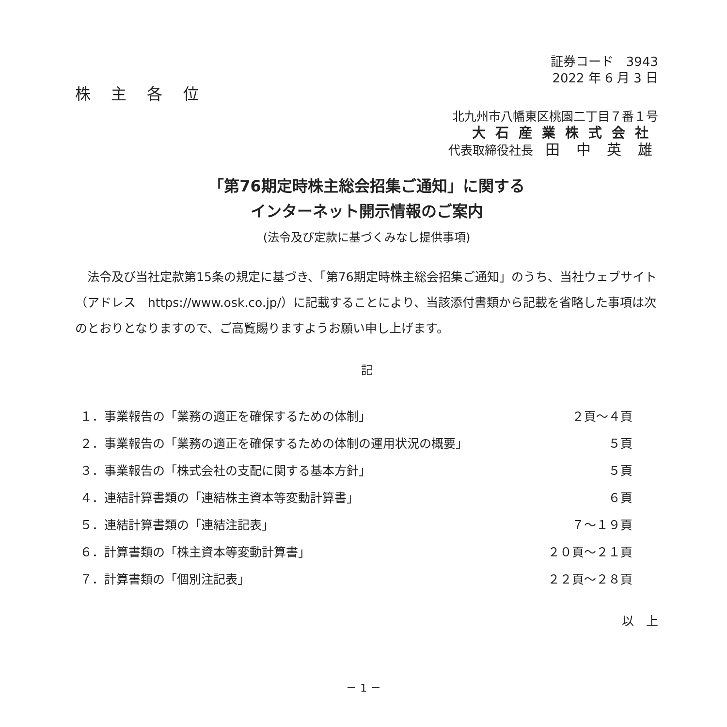証券コード　3943　
2022 年 6 月 3 日
株 主 各 位
北九州市八幡東区桃園二丁目７番１号
大石産業株式会社
代表取締役社長　田 中 英 雄
「第76期定時株主総会招集ご通知」に関する
インターネット開示情報のご案内
(法令及び定款に基づくみなし提供事項)
　法令及び当社定款第15条の規定に基づき、「第76期定時株主総会招集ご通知」のうち、当社ウェブサイト（アドレス　https://www.osk.co.jp/）に記載することにより、当該添付書類から記載を省略した事項は次のとおりとなりますので、ご高覧賜りますようお願い申し上げます。
記
| １．事業報告の「業務の適正を確保するための体制」 | ２頁～４頁 |
| ２．事業報告の「業務の適正を確保するための体制の運用状況の概要」 | ５頁 |
| ３．事業報告の「株式会社の支配に関する基本方針」 | ５頁 |
| ４．連結計算書類の「連結株主資本等変動計算書」 | ６頁 |
| ５．連結計算書類の「連結注記表」 | ７～１９頁 |
| ６．計算書類の「株主資本等変動計算書」 | ２０頁～２１頁 |
| ７．計算書類の「個別注記表」 | ２２頁～２８頁 |
以　上
－ 1 －